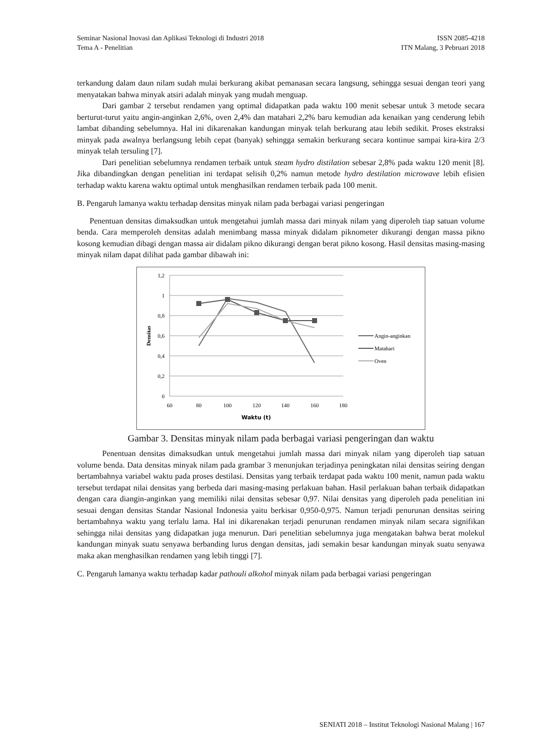Seminar Nasional Inovasi dan Aplikasi Teknologi di Industri 2018 ISSN 2085-4218
Tema A - Penelitian ITN Malang, 3 Pebruari 2018
terkandung dalam daun nilam sudah mulai berkurang akibat pemanasan secara langsung, sehingga sesuai dengan teori yang menyatakan bahwa minyak atsiri adalah minyak yang mudah menguap.
Dari gambar 2 tersebut rendamen yang optimal didapatkan pada waktu 100 menit sebesar untuk 3 metode secara berturut-turut yaitu angin-anginkan 2,6%, oven 2,4% dan matahari 2,2% baru kemudian ada kenaikan yang cenderung lebih lambat dibanding sebelumnya. Hal ini dikarenakan kandungan minyak telah berkurang atau lebih sedikit. Proses ekstraksi minyak pada awalnya berlangsung lebih cepat (banyak) sehingga semakin berkurang secara kontinue sampai kira-kira 2/3 minyak telah tersuling [7].
Dari penelitian sebelumnya rendamen terbaik untuk steam hydro distilation sebesar 2,8% pada waktu 120 menit [8]. Jika dibandingkan dengan penelitian ini terdapat selisih 0,2% namun metode hydro destilation microwave lebih efisien terhadap waktu karena waktu optimal untuk menghasilkan rendamen terbaik pada 100 menit.
B. Pengaruh lamanya waktu terhadap densitas minyak nilam pada berbagai variasi pengeringan
Penentuan densitas dimaksudkan untuk mengetahui jumlah massa dari minyak nilam yang diperoleh tiap satuan volume benda. Cara memperoleh densitas adalah menimbang massa minyak didalam piknometer dikurangi dengan massa pikno kosong kemudian dibagi dengan massa air didalam pikno dikurangi dengan berat pikno kosong. Hasil densitas masing-masing minyak nilam dapat dilihat pada gambar dibawah ini:
1,2
1
0,8
0,6
0,4
0,2
0
60
80
100
120
140
160
180
Waktu (t)
Densitas
Angin-anginkan
Matahari
Oven
Gambar 3. Densitas minyak nilam pada berbagai variasi pengeringan dan waktu
Penentuan densitas dimaksudkan untuk mengetahui jumlah massa dari minyak nilam yang diperoleh tiap satuan volume benda. Data densitas minyak nilam pada grambar 3 menunjukan terjadinya peningkatan nilai densitas seiring dengan bertambahnya variabel waktu pada proses destilasi. Densitas yang terbaik terdapat pada waktu 100 menit, namun pada waktu tersebut terdapat nilai densitas yang berbeda dari masing-masing perlakuan bahan. Hasil perlakuan bahan terbaik didapatkan dengan cara diangin-anginkan yang memiliki nilai densitas sebesar 0,97. Nilai densitas yang diperoleh pada penelitian ini sesuai dengan densitas Standar Nasional Indonesia yaitu berkisar 0,950-0,975. Namun terjadi penurunan densitas seiring bertambahnya waktu yang terlalu lama. Hal ini dikarenakan terjadi penurunan rendamen minyak nilam secara signifikan sehingga nilai densitas yang didapatkan juga menurun. Dari penelitian sebelumnya juga mengatakan bahwa berat molekul kandungan minyak suatu senyawa berbanding lurus dengan densitas, jadi semakin besar kandungan minyak suatu senyawa maka akan menghasilkan rendamen yang lebih tinggi [7].
C. Pengaruh lamanya waktu terhadap kadar pathouli alkohol minyak nilam pada berbagai variasi pengeringan
SENIATI 2018 – Institut Teknologi Nasional Malang | 167